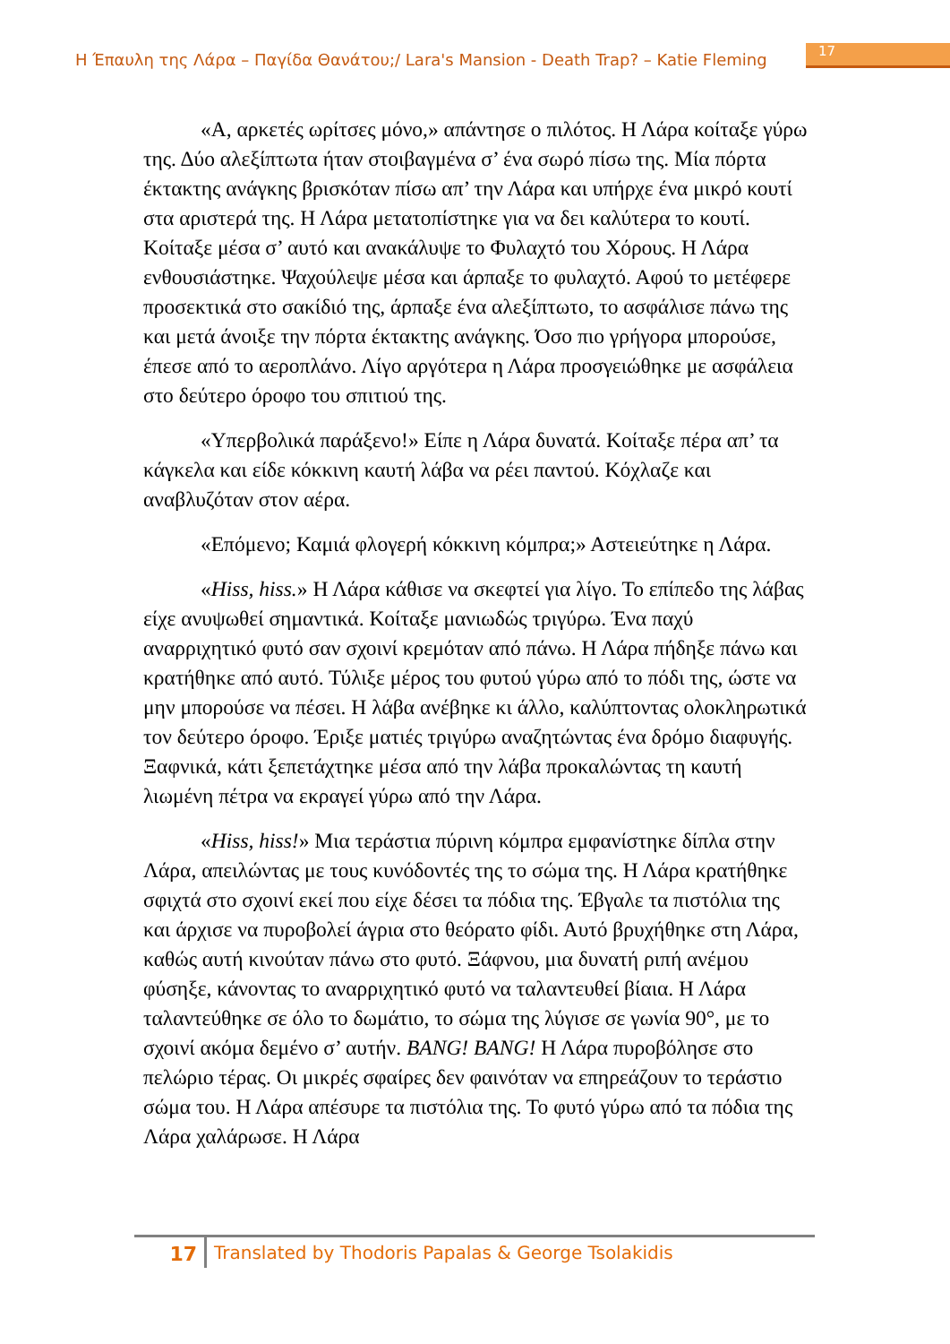Η Έπαυλη της Λάρα – Παγίδα Θανάτου;/ Lara's Mansion - Death Trap? – Katie Fleming 17
«Α, αρκετές ωρίτσες μόνο,» απάντησε ο πιλότος. Η Λάρα κοίταξε γύρω της. Δύο αλεξίπτωτα ήταν στοιβαγμένα σ’ ένα σωρό πίσω της. Μία πόρτα έκτακτης ανάγκης βρισκόταν πίσω απ’ την Λάρα και υπήρχε ένα μικρό κουτί στα αριστερά της. Η Λάρα μετατοπίστηκε για να δει καλύτερα το κουτί. Κοίταξε μέσα σ’ αυτό και ανακάλυψε το Φυλαχτό του Χόρους. Η Λάρα ενθουσιάστηκε. Ψαχούλεψε μέσα και άρπαξε το φυλαχτό. Αφού το μετέφερε προσεκτικά στο σακίδιό της, άρπαξε ένα αλεξίπτωτο, το ασφάλισε πάνω της και μετά άνοιξε την πόρτα έκτακτης ανάγκης. Όσο πιο γρήγορα μπορούσε, έπεσε από το αεροπλάνο. Λίγο αργότερα η Λάρα προσγειώθηκε με ασφάλεια στο δεύτερο όροφο του σπιτιού της.
«Υπερβολικά παράξενο!» Είπε η Λάρα δυνατά. Κοίταξε πέρα απ’ τα κάγκελα και είδε κόκκινη καυτή λάβα να ρέει παντού. Κόχλαζε και αναβλυζόταν στον αέρα.
«Επόμενο; Καμιά φλογερή κόκκινη κόμπρα;» Αστειεύτηκε η Λάρα.
«Hiss, hiss.» Η Λάρα κάθισε να σκεφτεί για λίγο. Το επίπεδο της λάβας είχε ανυψωθεί σημαντικά. Κοίταξε μανιωδώς τριγύρω. Ένα παχύ αναρριχητικό φυτό σαν σχοινί κρεμόταν από πάνω. Η Λάρα πήδηξε πάνω και κρατήθηκε από αυτό. Τύλιξε μέρος του φυτού γύρω από το πόδι της, ώστε να μην μπορούσε να πέσει. Η λάβα ανέβηκε κι άλλο, καλύπτοντας ολοκληρωτικά τον δεύτερο όροφο. Έριξε ματιές τριγύρω αναζητώντας ένα δρόμο διαφυγής. Ξαφνικά, κάτι ξεπετάχτηκε μέσα από την λάβα προκαλώντας τη καυτή λιωμένη πέτρα να εκραγεί γύρω από την Λάρα.
«Hiss, hiss!» Μια τεράστια πύρινη κόμπρα εμφανίστηκε δίπλα στην Λάρα, απειλώντας με τους κυνόδοντές της το σώμα της. Η Λάρα κρατήθηκε σφιχτά στο σχοινί εκεί που είχε δέσει τα πόδια της. Έβγαλε τα πιστόλια της και άρχισε να πυροβολεί άγρια στο θεόρατο φίδι. Αυτό βρυχήθηκε στη Λάρα, καθώς αυτή κινούταν πάνω στο φυτό. Ξάφνου, μια δυνατή ριπή ανέμου φύσηξε, κάνοντας το αναρριχητικό φυτό να ταλαντευθεί βίαια. Η Λάρα ταλαντεύθηκε σε όλο το δωμάτιο, το σώμα της λύγισε σε γωνία 90°, με το σχοινί ακόμα δεμένο σ’ αυτήν. BANG! BANG! Η Λάρα πυροβόλησε στο πελώριο τέρας. Οι μικρές σφαίρες δεν φαινόταν να επηρεάζουν το τεράστιο σώμα του. Η Λάρα απέσυρε τα πιστόλια της. Το φυτό γύρω από τα πόδια της Λάρα χαλάρωσε. Η Λάρα
17 Translated by Thodoris Papalas & George Tsolakidis